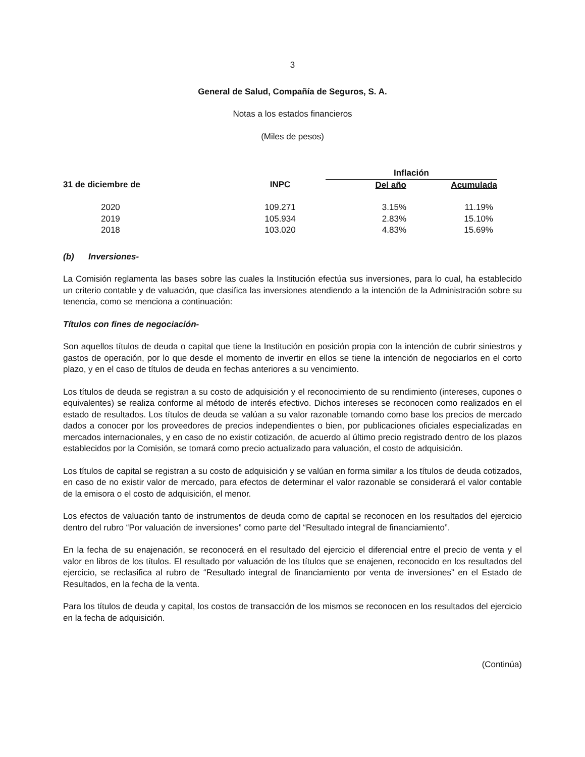3
General de Salud, Compañía de Seguros, S. A.
Notas a los estados financieros
(Miles de pesos)
| | | Inflación | |
| --- | --- | --- | --- |
| 31 de diciembre de | INPC | Del año | Acumulada |
| 2020 | 109.271 | 3.15% | 11.19% |
| 2019 | 105.934 | 2.83% | 15.10% |
| 2018 | 103.020 | 4.83% | 15.69% |
(b) Inversiones-
La Comisión reglamenta las bases sobre las cuales la Institución efectúa sus inversiones, para lo cual, ha establecido un criterio contable y de valuación, que clasifica las inversiones atendiendo a la intención de la Administración sobre su tenencia, como se menciona a continuación:
Títulos con fines de negociación-
Son aquellos títulos de deuda o capital que tiene la Institución en posición propia con la intención de cubrir siniestros y gastos de operación, por lo que desde el momento de invertir en ellos se tiene la intención de negociarlos en el corto plazo, y en el caso de títulos de deuda en fechas anteriores a su vencimiento.
Los títulos de deuda se registran a su costo de adquisición y el reconocimiento de su rendimiento (intereses, cupones o equivalentes) se realiza conforme al método de interés efectivo. Dichos intereses se reconocen como realizados en el estado de resultados. Los títulos de deuda se valúan a su valor razonable tomando como base los precios de mercado dados a conocer por los proveedores de precios independientes o bien, por publicaciones oficiales especializadas en mercados internacionales, y en caso de no existir cotización, de acuerdo al último precio registrado dentro de los plazos establecidos por la Comisión, se tomará como precio actualizado para valuación, el costo de adquisición.
Los títulos de capital se registran a su costo de adquisición y se valúan en forma similar a los títulos de deuda cotizados, en caso de no existir valor de mercado, para efectos de determinar el valor razonable se considerará el valor contable de la emisora o el costo de adquisición, el menor.
Los efectos de valuación tanto de instrumentos de deuda como de capital se reconocen en los resultados del ejercicio dentro del rubro “Por valuación de inversiones” como parte del “Resultado integral de financiamiento”.
En la fecha de su enajenación, se reconocerá en el resultado del ejercicio el diferencial entre el precio de venta y el valor en libros de los títulos. El resultado por valuación de los títulos que se enajenen, reconocido en los resultados del ejercicio, se reclasifica al rubro de “Resultado integral de financiamiento por venta de inversiones” en el Estado de Resultados, en la fecha de la venta.
Para los títulos de deuda y capital, los costos de transacción de los mismos se reconocen en los resultados del ejercicio en la fecha de adquisición.
(Continúa)